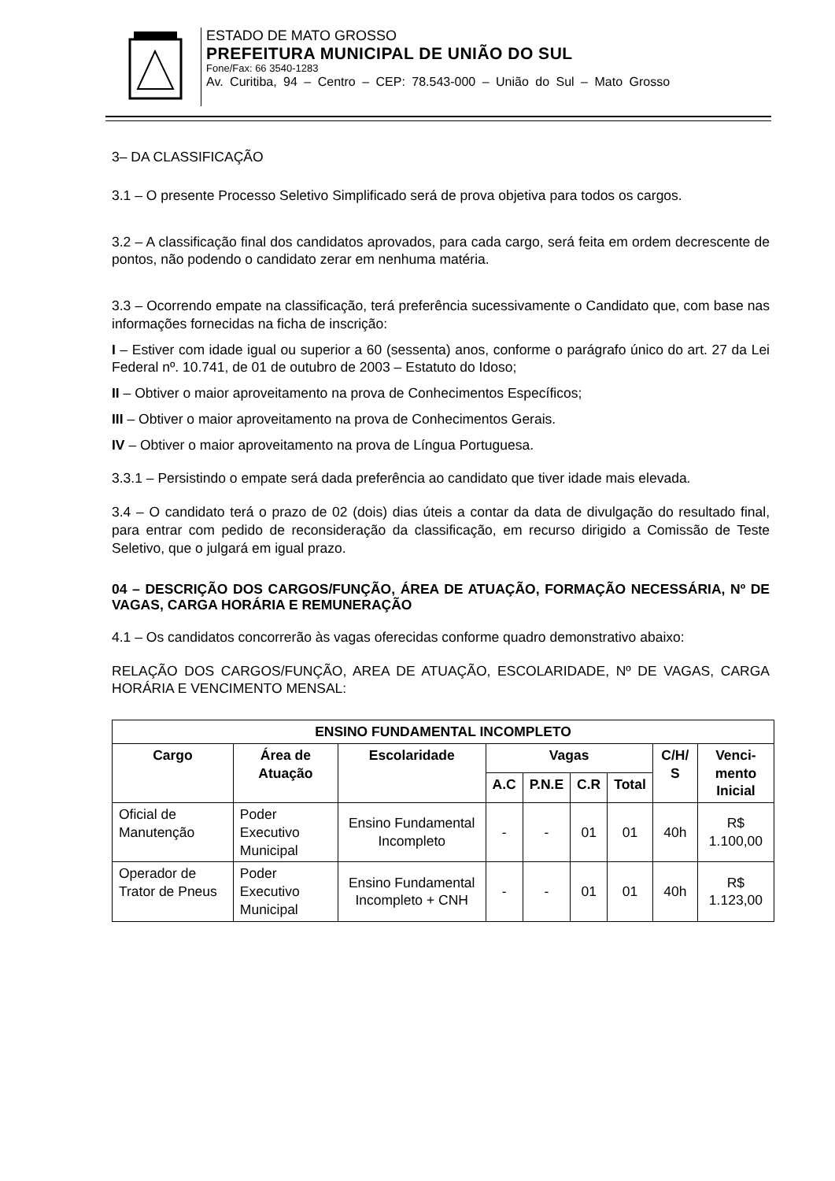ESTADO DE MATO GROSSO
PREFEITURA MUNICIPAL DE UNIÃO DO SUL
Fone/Fax: 66 3540-1283
Av. Curitiba, 94 – Centro – CEP: 78.543-000 – União do Sul – Mato Grosso
3– DA CLASSIFICAÇÃO
3.1 – O presente Processo Seletivo Simplificado será de prova objetiva para todos os cargos.
3.2 – A classificação final dos candidatos aprovados, para cada cargo, será feita em ordem decrescente de pontos, não podendo o candidato zerar em nenhuma matéria.
3.3 – Ocorrendo empate na classificação, terá preferência sucessivamente o Candidato que, com base nas informações fornecidas na ficha de inscrição:
I – Estiver com idade igual ou superior a 60 (sessenta) anos, conforme o parágrafo único do art. 27 da Lei Federal nº. 10.741, de 01 de outubro de 2003 – Estatuto do Idoso;
II – Obtiver o maior aproveitamento na prova de Conhecimentos Específicos;
III – Obtiver o maior aproveitamento na prova de Conhecimentos Gerais.
IV – Obtiver o maior aproveitamento na prova de Língua Portuguesa.
3.3.1 – Persistindo o empate será dada preferência ao candidato que tiver idade mais elevada.
3.4 – O candidato terá o prazo de 02 (dois) dias úteis a contar da data de divulgação do resultado final, para entrar com pedido de reconsideração da classificação, em recurso dirigido a Comissão de Teste Seletivo, que o julgará em igual prazo.
04 – DESCRIÇÃO DOS CARGOS/FUNÇÃO, ÁREA DE ATUAÇÃO, FORMAÇÃO NECESSÁRIA, Nº DE VAGAS, CARGA HORÁRIA E REMUNERAÇÃO
4.1 – Os candidatos concorrerão às vagas oferecidas conforme quadro demonstrativo abaixo:
RELAÇÃO DOS CARGOS/FUNÇÃO, AREA DE ATUAÇÃO, ESCOLARIDADE, Nº DE VAGAS, CARGA HORÁRIA E VENCIMENTO MENSAL:
| ENSINO FUNDAMENTAL INCOMPLETO | | | | | | | | |
| --- | --- | --- | --- | --- | --- | --- | --- | --- |
| Cargo | Área de Atuação | Escolaridade | Vagas | | | | C/H/ S | Venci- mento Inicial |
| | | | A.C | P.N.E | C.R | Total | | |
| Oficial de Manutenção | Poder Executivo Municipal | Ensino Fundamental Incompleto | - | - | 01 | 01 | 40h | R$ 1.100,00 |
| Operador de Trator de Pneus | Poder Executivo Municipal | Ensino Fundamental Incompleto + CNH | - | - | 01 | 01 | 40h | R$ 1.123,00 |